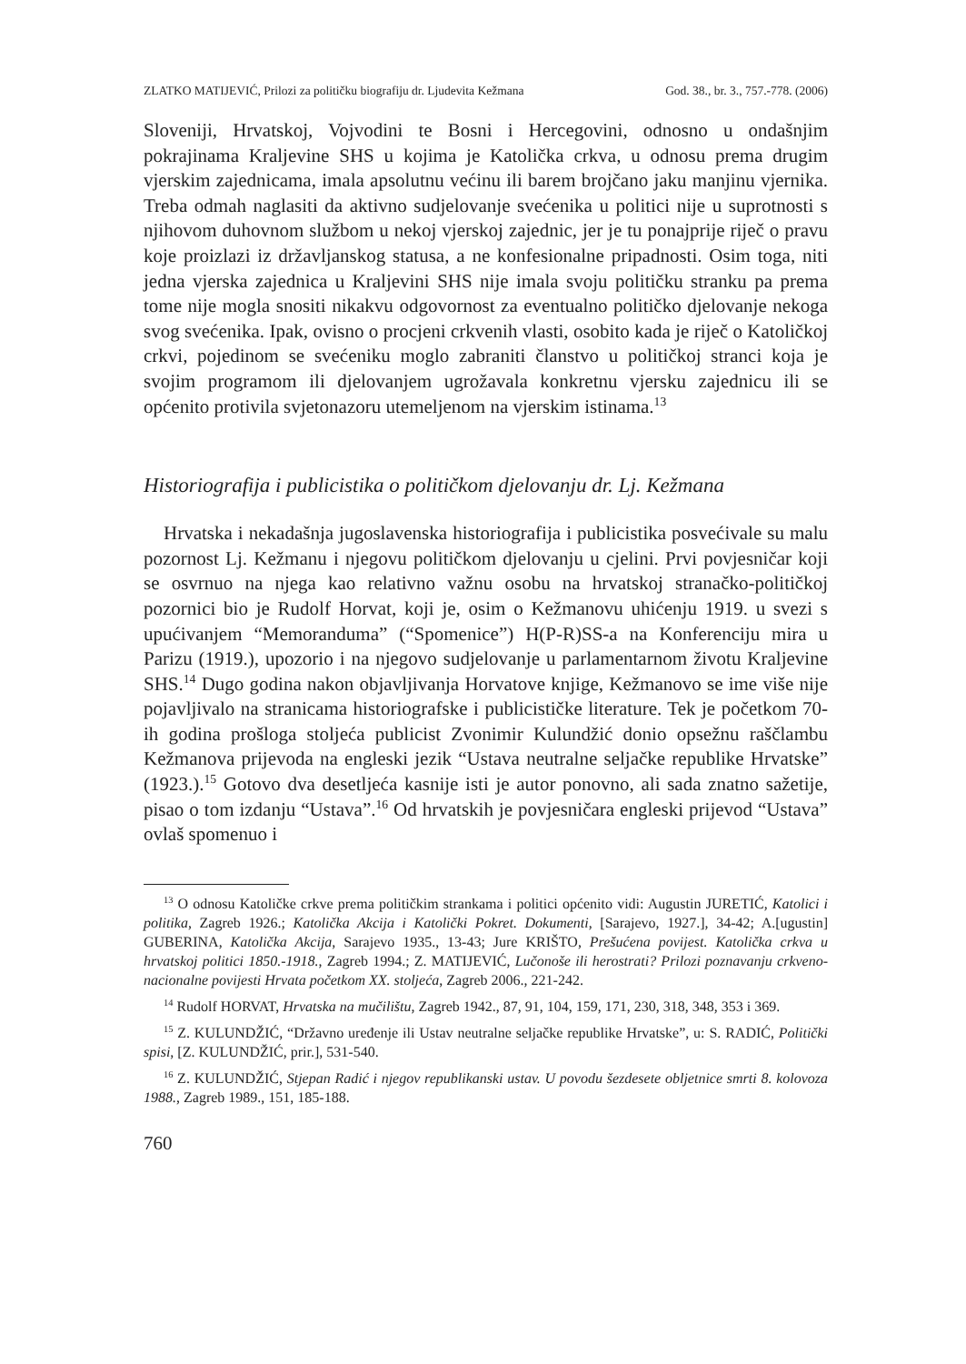ZLATKO MATIJEVIĆ, Prilozi za političku biografiju dr. Ljudevita Kežmana God. 38., br. 3., 757.-778. (2006)
Sloveniji, Hrvatskoj, Vojvodini te Bosni i Hercegovini, odnosno u ondašnjim pokrajinama Kraljevine SHS u kojima je Katolička crkva, u odnosu prema drugim vjerskim zajednicama, imala apsolutnu većinu ili barem brojčano jaku manjinu vjernika. Treba odmah naglasiti da aktivno sudjelovanje svećenika u politici nije u suprotnosti s njihovom duhovnom službom u nekoj vjerskoj zajednic, jer je tu ponajprije riječ o pravu koje proizlazi iz državljanskog statusa, a ne konfesionalne pripadnosti. Osim toga, niti jedna vjerska zajednica u Kraljevini SHS nije imala svoju političku stranku pa prema tome nije mogla snositi nikakvu odgovornost za eventualno političko djelovanje nekoga svog svećenika. Ipak, ovisno o procjeni crkvenih vlasti, osobito kada je riječ o Katoličkoj crkvi, pojedinom se svećeniku moglo zabraniti članstvo u političkoj stranci koja je svojim programom ili djelovanjem ugrožavala konkretnu vjersku zajednicu ili se općenito protivila svjetonazoru utemeljenom na vjerskim istinama.<sup>13</sup>
Historiografija i publicistika o političkom djelovanju dr. Lj. Kežmana
Hrvatska i nekadašnja jugoslavenska historiografija i publicistika posvećivale su malu pozornost Lj. Kežmanu i njegovu političkom djelovanju u cjelini. Prvi povjesničar koji se osvrnuo na njega kao relativno važnu osobu na hrvatskoj stranačko-političkoj pozornici bio je Rudolf Horvat, koji je, osim o Kežmanovu uhićenju 1919. u svezi s upućivanjem “Memoranduma” (“Spomenice”) H(P-R)SS-a na Konferenciju mira u Parizu (1919.), upozorio i na njegovo sudjelovanje u parlamentarnom životu Kraljevine SHS.<sup>14</sup> Dugo godina nakon objavljivanja Horvatove knjige, Kežmanovo se ime više nije pojavljivalo na stranicama historiografske i publicističke literature. Tek je početkom 70-ih godina prošloga stoljeća publicist Zvonimir Kulundžić donio opsežnu raščlambu Kežmanova prijevoda na engleski jezik “Ustava neutralne seljačke republike Hrvatske” (1923.).<sup>15</sup> Gotovo dva desetljeća kasnije isti je autor ponovno, ali sada znatno sažetije, pisao o tom izdanju “Ustava”.<sup>16</sup> Od hrvatskih je povjesničara engleski prijevod “Ustava” ovlaš spomenuo i
<sup>13</sup> O odnosu Katoličke crkve prema političkim strankama i politici općenito vidi: Augustin JURETIĆ, Katolici i politika, Zagreb 1926.; Katolička Akcija i Katolički Pokret. Dokumenti, [Sarajevo, 1927.], 34-42; A.[ugustin] GUBERINA, Katolička Akcija, Sarajevo 1935., 13-43; Jure KRIŠTO, Prešućena povijest. Katolička crkva u hrvatskoj politici 1850.-1918., Zagreb 1994.; Z. MATIJEVIĆ, Lučonoše ili herostrati? Prilozi poznavanju crkveno-nacionalne povijesti Hrvata početkom XX. stoljeća, Zagreb 2006., 221-242.
<sup>14</sup> Rudolf HORVAT, Hrvatska na mučilištu, Zagreb 1942., 87, 91, 104, 159, 171, 230, 318, 348, 353 i 369.
<sup>15</sup> Z. KULUNDŽIĆ, “Državno uređenje ili Ustav neutralne seljačke republike Hrvatske”, u: S. RADIĆ, Politički spisi, [Z. KULUNDŽIĆ, prir.], 531-540.
<sup>16</sup> Z. KULUNDŽIĆ, Stjepan Radić i njegov republikanski ustav. U povodu šezdesete obljetnice smrti 8. kolovoza 1988., Zagreb 1989., 151, 185-188.
760